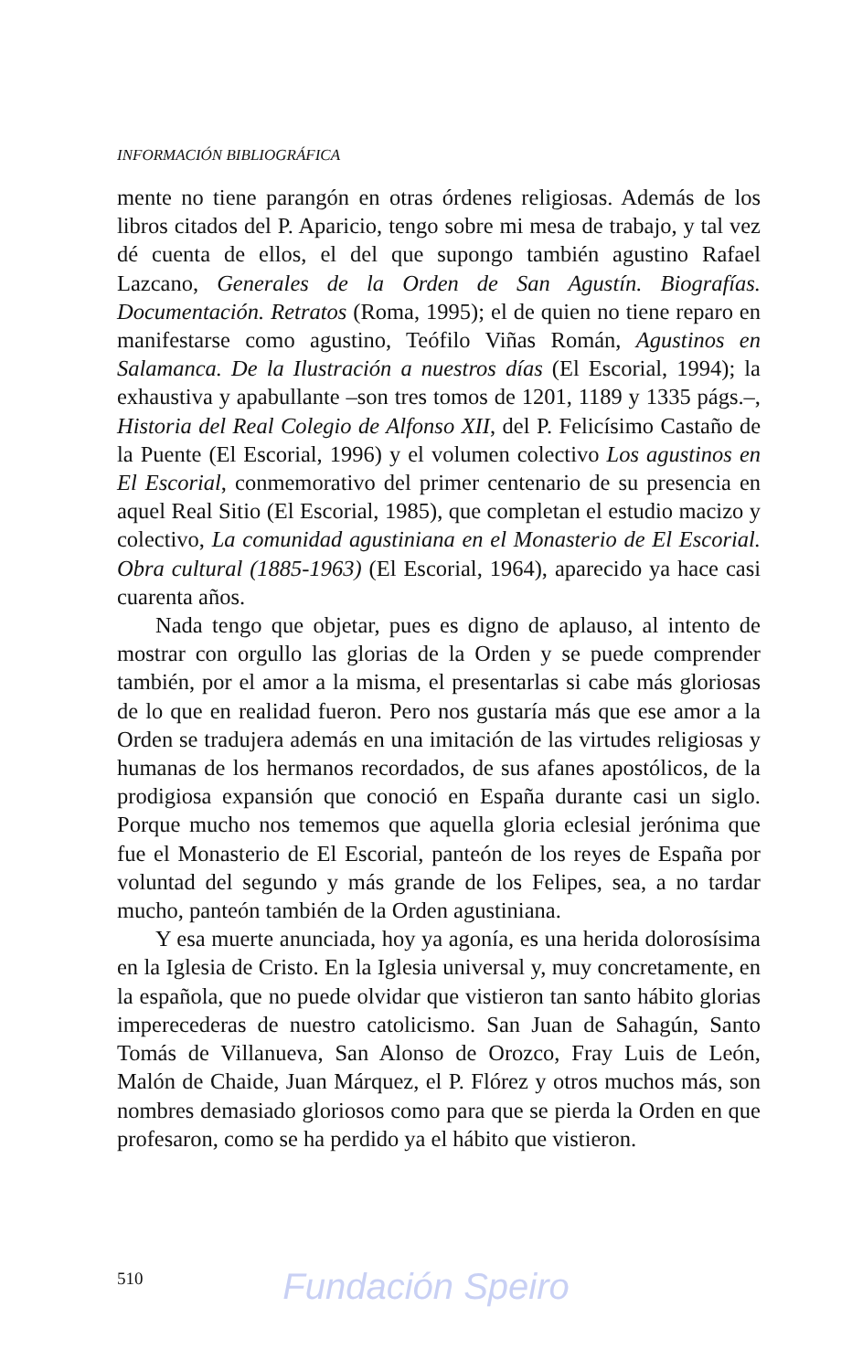INFORMACIÓN BIBLIOGRÁFICA
mente no tiene parangón en otras órdenes religiosas. Además de los libros citados del P. Aparicio, tengo sobre mi mesa de trabajo, y tal vez dé cuenta de ellos, el del que supongo también agustino Rafael Lazcano, Generales de la Orden de San Agustín. Biografías. Documentación. Retratos (Roma, 1995); el de quien no tiene reparo en manifestarse como agustino, Teófilo Viñas Román, Agustinos en Salamanca. De la Ilustración a nuestros días (El Escorial, 1994); la exhaustiva y apabullante –son tres tomos de 1201, 1189 y 1335 págs.–, Historia del Real Colegio de Alfonso XII, del P. Felicísimo Castaño de la Puente (El Escorial, 1996) y el volumen colectivo Los agustinos en El Escorial, conmemorativo del primer centenario de su presencia en aquel Real Sitio (El Escorial, 1985), que completan el estudio macizo y colectivo, La comunidad agustiniana en el Monasterio de El Escorial. Obra cultural (1885-1963) (El Escorial, 1964), aparecido ya hace casi cuarenta años.
Nada tengo que objetar, pues es digno de aplauso, al intento de mostrar con orgullo las glorias de la Orden y se puede comprender también, por el amor a la misma, el presentarlas si cabe más gloriosas de lo que en realidad fueron. Pero nos gustaría más que ese amor a la Orden se tradujera además en una imitación de las virtudes religiosas y humanas de los hermanos recordados, de sus afanes apostólicos, de la prodigiosa expansión que conoció en España durante casi un siglo. Porque mucho nos tememos que aquella gloria eclesial jerónima que fue el Monasterio de El Escorial, panteón de los reyes de España por voluntad del segundo y más grande de los Felipes, sea, a no tardar mucho, panteón también de la Orden agustiniana.
Y esa muerte anunciada, hoy ya agonía, es una herida dolorosísima en la Iglesia de Cristo. En la Iglesia universal y, muy concretamente, en la española, que no puede olvidar que vistieron tan santo hábito glorias imperecederas de nuestro catolicismo. San Juan de Sahagún, Santo Tomás de Villanueva, San Alonso de Orozco, Fray Luis de León, Malón de Chaide, Juan Márquez, el P. Flórez y otros muchos más, son nombres demasiado gloriosos como para que se pierda la Orden en que profesaron, como se ha perdido ya el hábito que vistieron.
510
Fundación Speiro